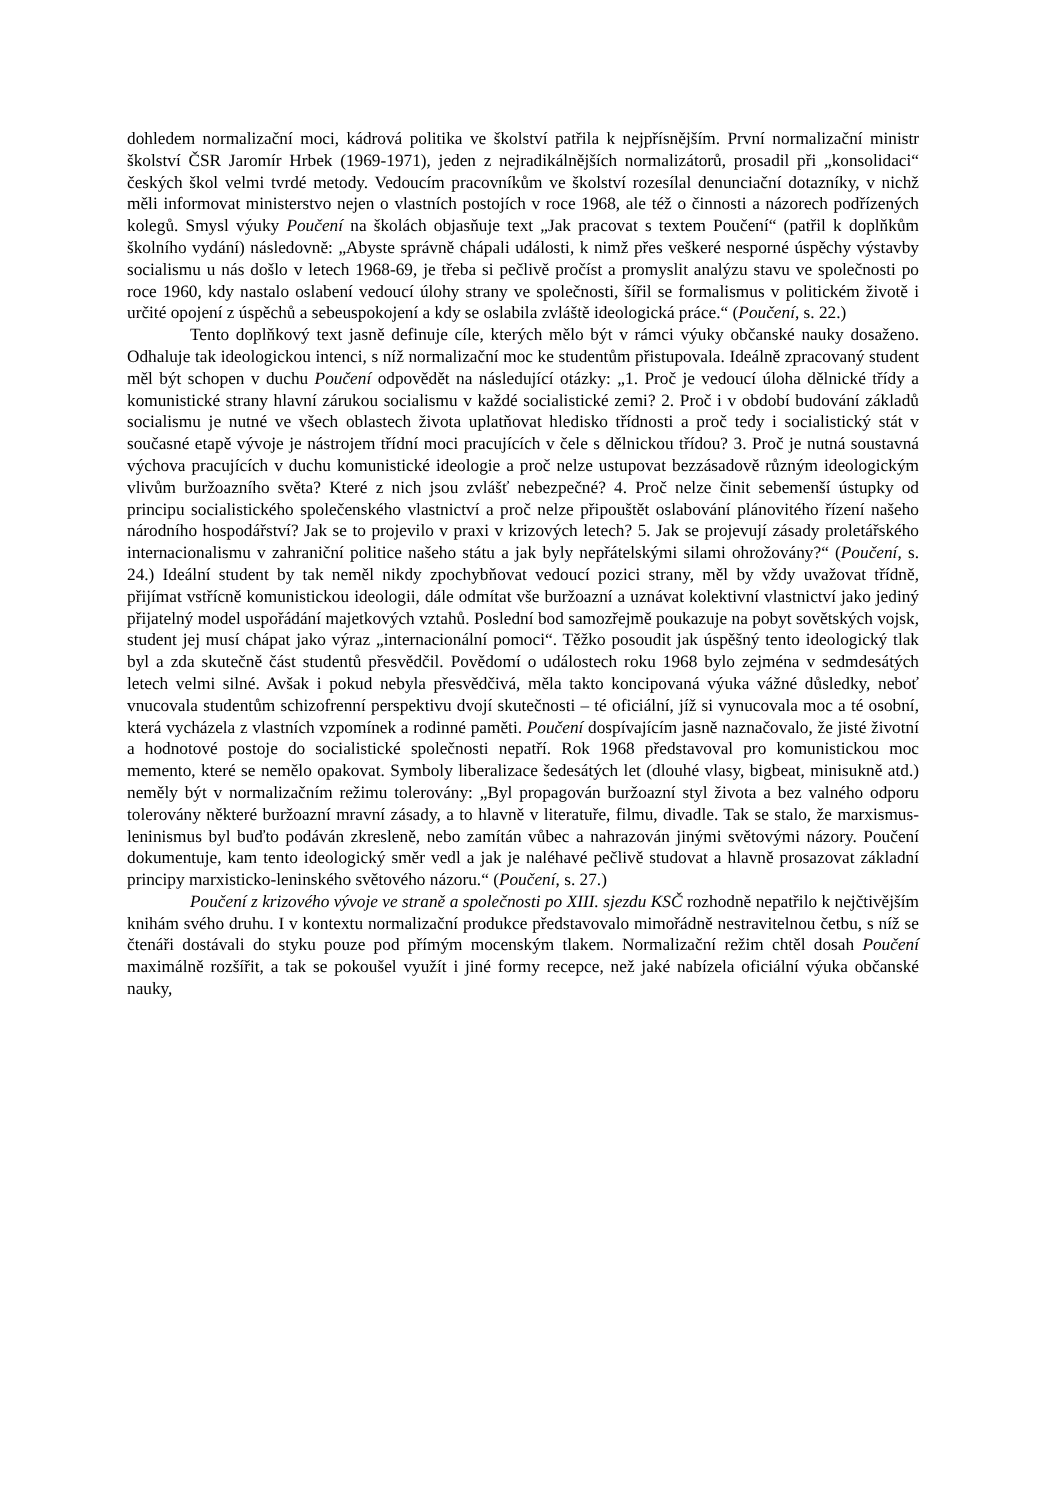dohledem normalizační moci, kádrová politika ve školství patřila k nejpřísnějším. První normalizační ministr školství ČSR Jaromír Hrbek (1969-1971), jeden z nejradikálnějších normalizátorů, prosadil při „konsolidaci“ českých škol velmi tvrdé metody. Vedoucím pracovníkům ve školství rozesílal denunciační dotazníky, v nichž měli informovat ministerstvo nejen o vlastních postojích v roce 1968, ale též o činnosti a názorech podřízených kolegů. Smysl výuky Poučení na školách objasňuje text „Jak pracovat s textem Poučení“ (patřil k doplňkům školního vydání) následovně: „Abyste správně chápali události, k nimž přes veškeré nesporné úspěchy výstavby socialismu u nás došlo v letech 1968-69, je třeba si pečlivě pročíst a promyslit analýzu stavu ve společnosti po roce 1960, kdy nastalo oslabení vedoucí úlohy strany ve společnosti, šířil se formalismus v politickém životě i určité opojení z úspěchů a sebeuspokojení a kdy se oslabila zvláště ideologická práce.“ (Poučení, s. 22.)
Tento doplňkový text jasně definuje cíle, kterých mělo být v rámci výuky občanské nauky dosaženo. Odhaluje tak ideologickou intenci, s níž normalizační moc ke studentům přistupovala. Ideálně zpracovaný student měl být schopen v duchu Poučení odpovědět na následující otázky: „1. Proč je vedoucí úloha dělnické třídy a komunistické strany hlavní zárukou socialismu v každé socialistické zemi? 2. Proč i v období budování základů socialismu je nutné ve všech oblastech života uplatňovat hledisko třídnosti a proč tedy i socialistický stát v současné etapě vývoje je nástrojem třídní moci pracujících v čele s dělnickou třídou? 3. Proč je nutná soustavná výchova pracujících v duchu komunistické ideologie a proč nelze ustupovat bezzásadově různým ideologickým vlivům buržoazního světa? Které z nich jsou zvlášť nebezpečné? 4. Proč nelze činit sebemenší ústupky od principu socialistického společenského vlastnictví a proč nelze připouštět oslabování plánovitého řízení našeho národního hospodářství? Jak se to projevilo v praxi v krizových letech? 5. Jak se projevují zásady proletářského internacionalismu v zahraniční politice našeho státu a jak byly nepřátelskými silami ohrožovány?“ (Poučení, s. 24.) Ideální student by tak neměl nikdy zpochybňovat vedoucí pozici strany, měl by vždy uvažovat třídně, přijímat vstřícně komunistickou ideologii, dále odmítat vše buržoazní a uznávat kolektivní vlastnictví jako jediný přijatelný model uspořádání majetkových vztahů. Poslední bod samozřejmě poukazuje na pobyt sovětských vojsk, student jej musí chápat jako výraz „internacionální pomoci“. Těžko posoudit jak úspěšný tento ideologický tlak byl a zda skutečně část studentů přesvědčil. Povědomí o událostech roku 1968 bylo zejména v sedmdesátých letech velmi silné. Avšak i pokud nebyla přesvědčivá, měla takto koncipovaná výuka vážné důsledky, neboť vnucovala studentům schizofrenní perspektivu dvojí skutečnosti – té oficiální, jíž si vynucovala moc a té osobní, která vycházela z vlastních vzpomínek a rodinné paměti. Poučení dospívajícím jasně naznačovalo, že jisté životní a hodnotové postoje do socialistické společnosti nepatří. Rok 1968 představoval pro komunistickou moc memento, které se nemělo opakovat. Symboly liberalizace šedesátých let (dlouhé vlasy, bigbeat, minisukně atd.) neměly být v normalizačním režimu tolerovány: „Byl propagován buržoazní styl života a bez valného odporu tolerovány některé buržoazní mravní zásady, a to hlavně v literatuře, filmu, divadle. Tak se stalo, že marxismus-leninismus byl buďto podáván zkresleně, nebo zamítán vůbec a nahrazován jinými světovými názory. Poučení dokumentuje, kam tento ideologický směr vedl a jak je naléhavé pečlivě studovat a hlavně prosazovat základní principy marxisticko-leninského světového názoru.“ (Poučení, s. 27.)
Poučení z krizového vývoje ve straně a společnosti po XIII. sjezdu KSČ rozhodně nepatřilo k nejčtivějším knihám svého druhu. I v kontextu normalizační produkce představovalo mimořádně nestravitelnou četbu, s níž se čtenáři dostávali do styku pouze pod přímým mocenským tlakem. Normalizační režim chtěl dosah Poučení maximálně rozšířit, a tak se pokoušel využít i jiné formy recepce, než jaké nabízela oficiální výuka občanské nauky,